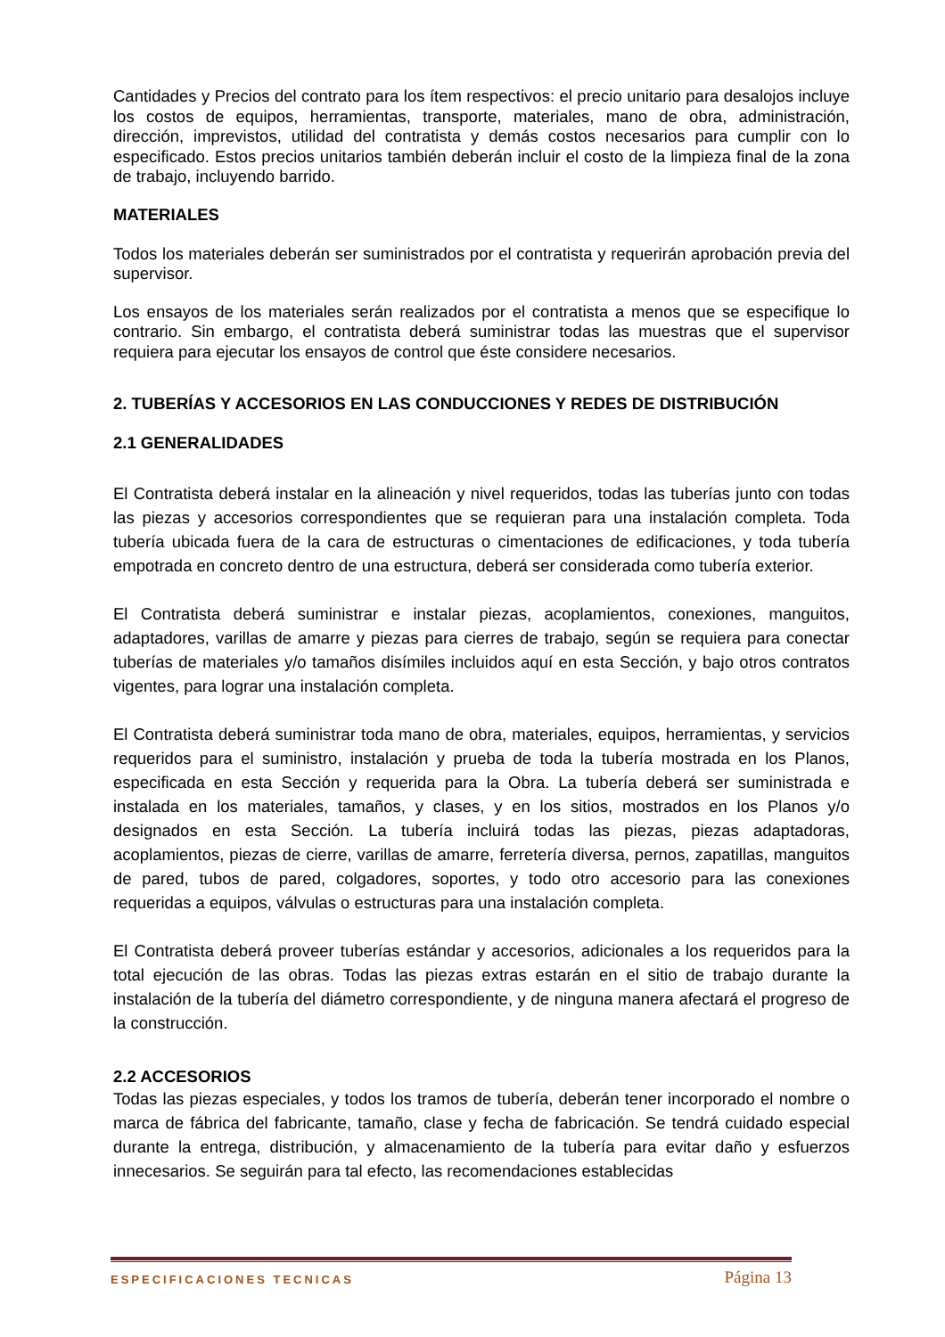Cantidades y Precios del contrato para los ítem respectivos: el precio unitario para desalojos incluye los costos de equipos, herramientas, transporte, materiales, mano de obra, administración, dirección, imprevistos, utilidad del contratista y demás costos necesarios para cumplir con lo especificado. Estos precios unitarios también deberán incluir el costo de la limpieza final de la zona de trabajo, incluyendo barrido.
MATERIALES
Todos los materiales deberán ser suministrados por el contratista y requerirán aprobación previa del supervisor.
Los ensayos de los materiales serán realizados por el contratista a menos que se especifique lo contrario. Sin embargo, el contratista deberá suministrar todas las muestras que el supervisor requiera para ejecutar los ensayos de control que éste considere necesarios.
2. TUBERÍAS Y ACCESORIOS EN LAS CONDUCCIONES Y REDES DE DISTRIBUCIÓN
2.1 GENERALIDADES
El Contratista deberá instalar en la alineación y nivel requeridos, todas las tuberías junto con todas las piezas y accesorios correspondientes que se requieran para una instalación completa. Toda tubería ubicada fuera de la cara de estructuras o cimentaciones de edificaciones, y toda tubería empotrada en concreto dentro de una estructura, deberá ser considerada como tubería exterior.
El Contratista deberá suministrar e instalar piezas, acoplamientos, conexiones, manguitos, adaptadores, varillas de amarre y piezas para cierres de trabajo, según se requiera para conectar tuberías de materiales y/o tamaños disímiles incluidos aquí en esta Sección, y bajo otros contratos vigentes, para lograr una instalación completa.
El Contratista deberá suministrar toda mano de obra, materiales, equipos, herramientas, y servicios requeridos para el suministro, instalación y prueba de toda la tubería mostrada en los Planos, especificada en esta Sección y requerida para la Obra. La tubería deberá ser suministrada e instalada en los materiales, tamaños, y clases, y en los sitios, mostrados en los Planos y/o designados en esta Sección. La tubería incluirá todas las piezas, piezas adaptadoras, acoplamientos, piezas de cierre, varillas de amarre, ferretería diversa, pernos, zapatillas, manguitos de pared, tubos de pared, colgadores, soportes, y todo otro accesorio para las conexiones requeridas a equipos, válvulas o estructuras para una instalación completa.
El Contratista deberá proveer tuberías estándar y accesorios, adicionales a los requeridos para la total ejecución de las obras. Todas las piezas extras estarán en el sitio de trabajo durante la instalación de la tubería del diámetro correspondiente, y de ninguna manera afectará el progreso de la construcción.
2.2 ACCESORIOS
Todas las piezas especiales, y todos los tramos de tubería, deberán tener incorporado el nombre o marca de fábrica del fabricante, tamaño, clase y fecha de fabricación. Se tendrá cuidado especial durante la entrega, distribución, y almacenamiento de la tubería para evitar daño y esfuerzos innecesarios. Se seguirán para tal efecto, las recomendaciones establecidas
ESPECIFICACIONES TECNICAS Página 13